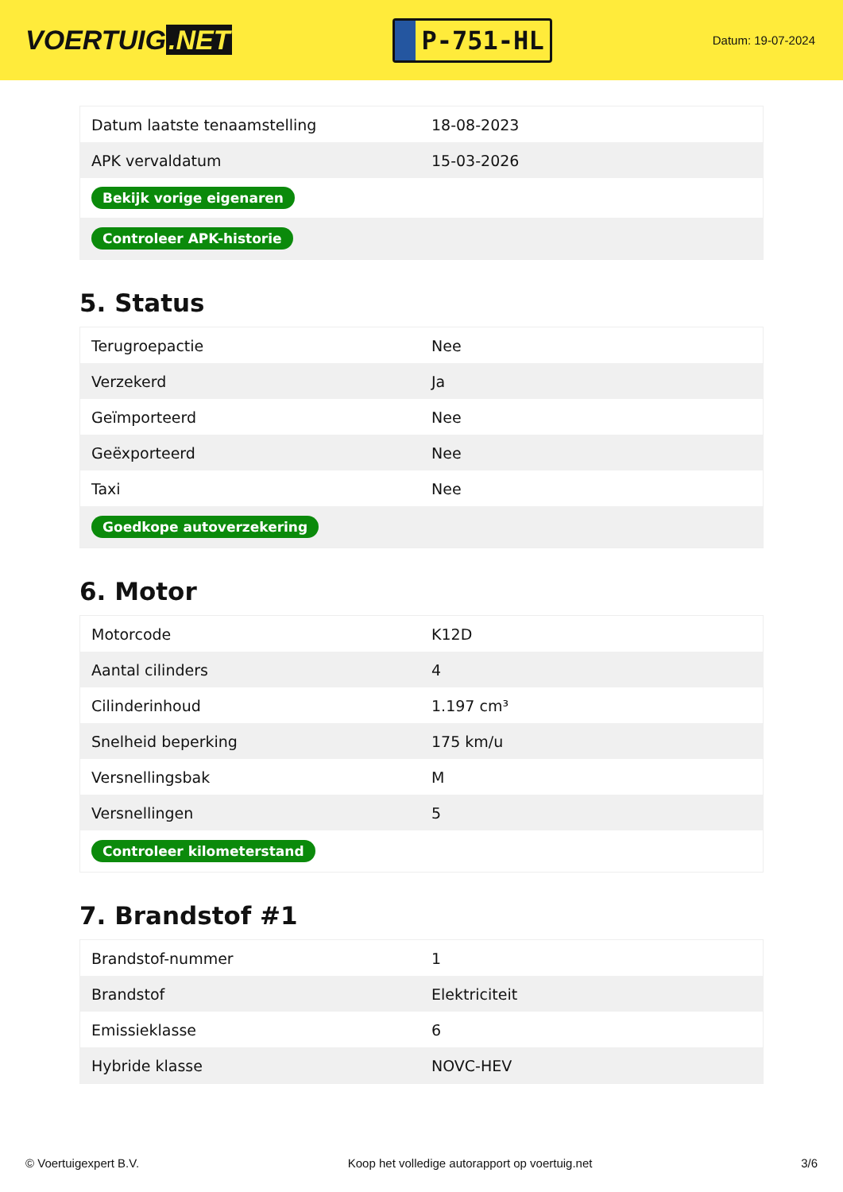VOERTUIG.NET
P-751-HL
Datum: 19-07-2024
| Datum laatste tenaamstelling | 18-08-2023 |
| APK vervaldatum | 15-03-2026 |
| Bekijk vorige eigenaren | |
| Controleer APK-historie | |
5. Status
| Terugroepactie | Nee |
| Verzekerd | Ja |
| Geïmporteerd | Nee |
| Geëxporteerd | Nee |
| Taxi | Nee |
| Goedkope autoverzekering | |
6. Motor
| Motorcode | K12D |
| Aantal cilinders | 4 |
| Cilinderinhoud | 1.197 cm³ |
| Snelheid beperking | 175 km/u |
| Versnellingsbak | M |
| Versnellingen | 5 |
| Controleer kilometerstand | |
7. Brandstof #1
| Brandstof-nummer | 1 |
| Brandstof | Elektriciteit |
| Emissieklasse | 6 |
| Hybride klasse | NOVC-HEV |
© Voertuigexpert B.V. Koop het volledige autorapport op voertuig.net 3/6